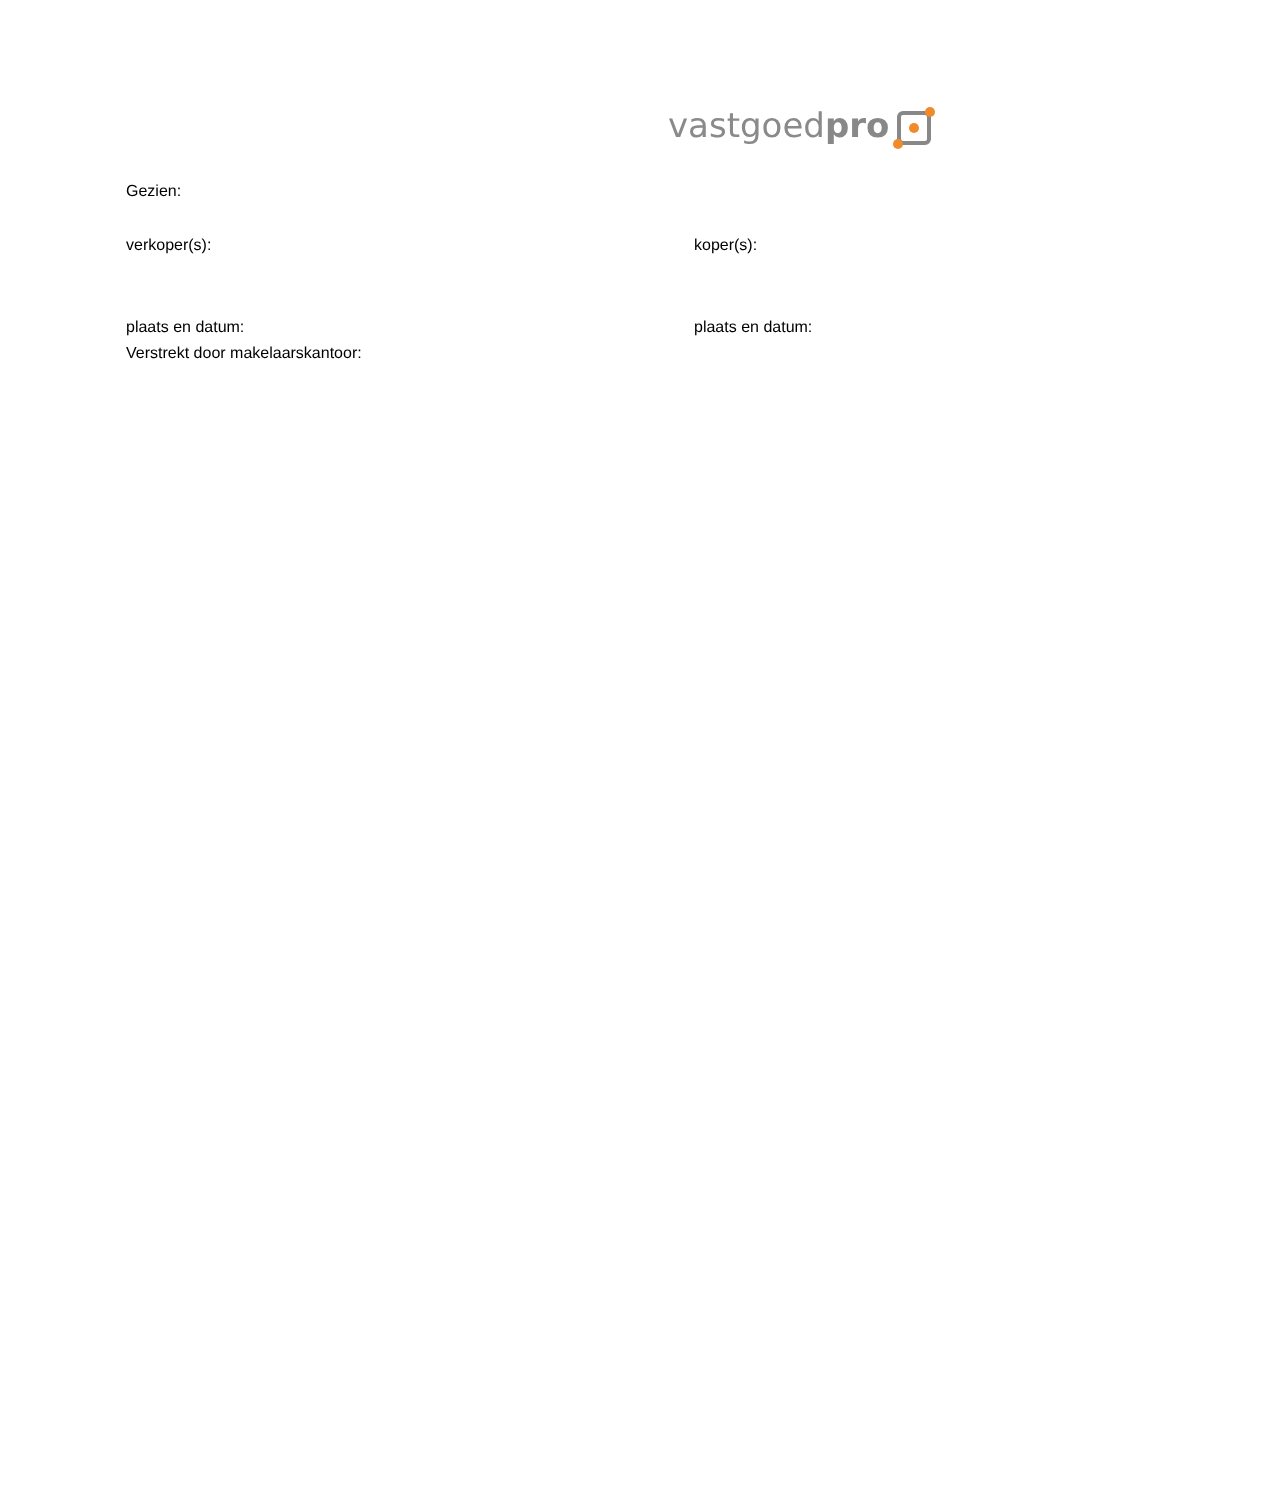vastgoedpro
Gezien:
verkoper(s): koper(s):
plaats en datum: plaats en datum:
Verstrekt door makelaarskantoor: